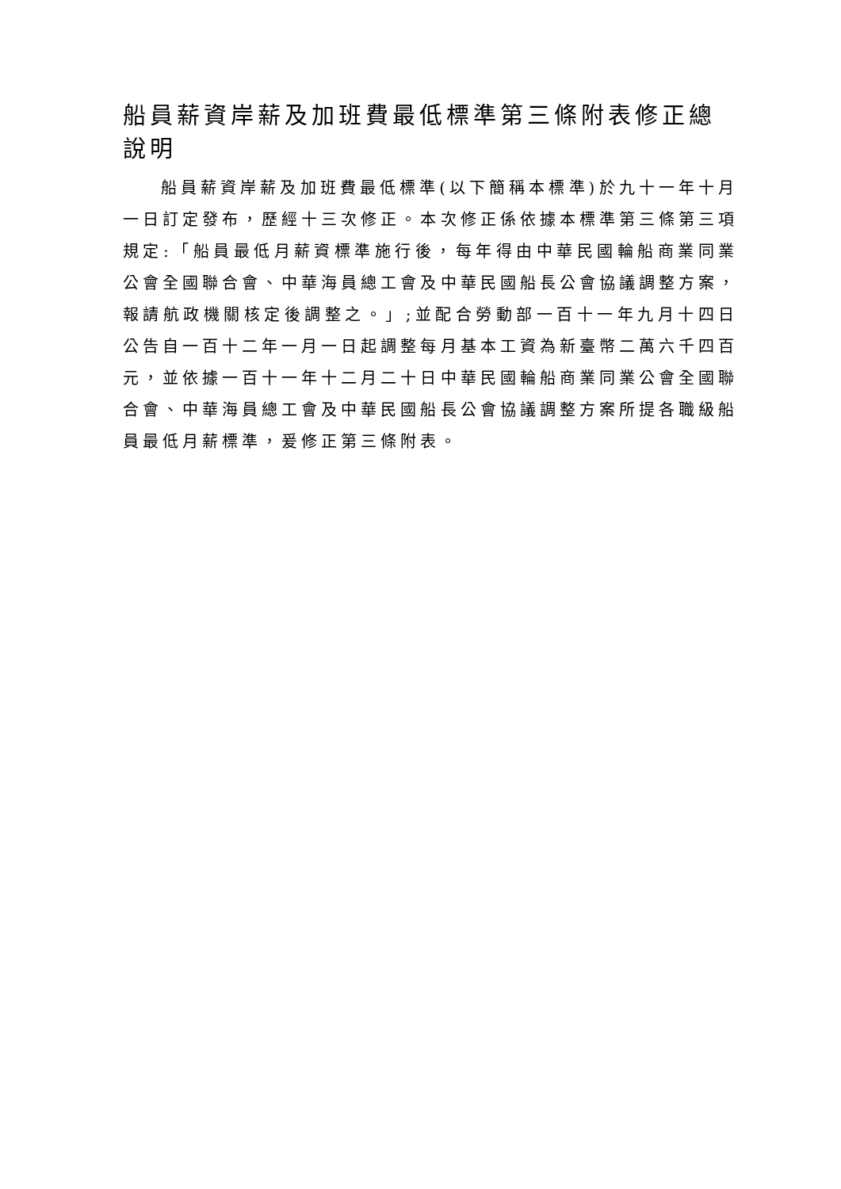船員薪資岸薪及加班費最低標準第三條附表修正總說明
船員薪資岸薪及加班費最低標準(以下簡稱本標準)於九十一年十月一日訂定發布，歷經十三次修正。本次修正係依據本標準第三條第三項規定:「船員最低月薪資標準施行後，每年得由中華民國輪船商業同業公會全國聯合會、中華海員總工會及中華民國船長公會協議調整方案，報請航政機關核定後調整之。」;並配合勞動部一百十一年九月十四日公告自一百十二年一月一日起調整每月基本工資為新臺幣二萬六千四百元，並依據一百十一年十二月二十日中華民國輪船商業同業公會全國聯合會、中華海員總工會及中華民國船長公會協議調整方案所提各職級船員最低月薪標準，爰修正第三條附表。